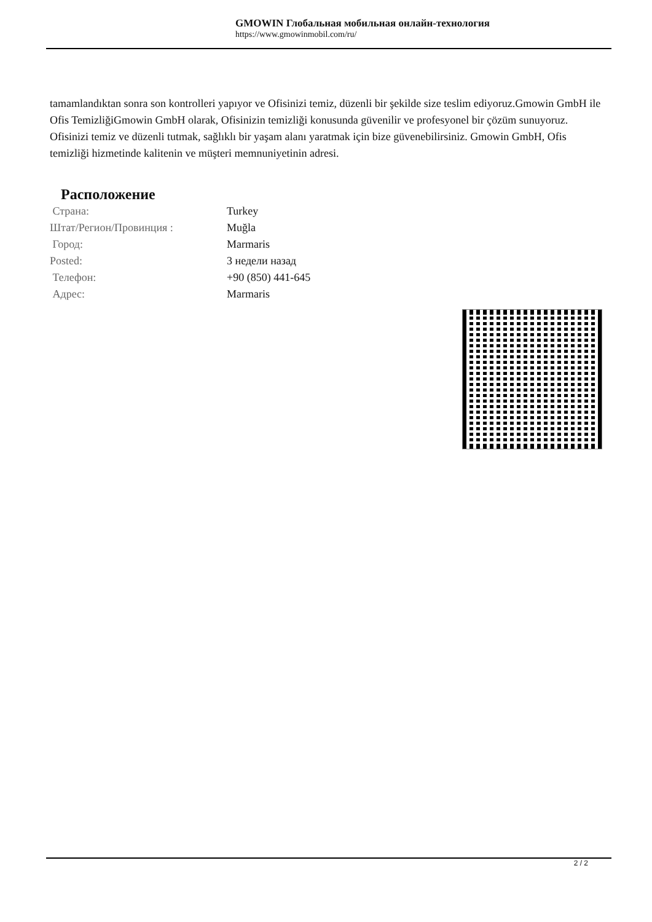GMOWIN Глобальная мобильная онлайн-технология
https://www.gmowinmobil.com/ru/
tamamlandıktan sonra son kontrolleri yapıyor ve Ofisinizi temiz, düzenli bir şekilde size teslim ediyoruz.Gmowin GmbH ile Ofis TemizliğiGmowin GmbH olarak, Ofisinizin temizliği konusunda güvenilir ve profesyonel bir çözüm sunuyoruz. Ofisinizi temiz ve düzenli tutmak, sağlıklı bir yaşam alanı yaratmak için bize güvenebilirsiniz. Gmowin GmbH, Ofis temizliği hizmetinde kalitenin ve müşteri memnuniyetinin adresi.
Расположение
| Страна: | Turkey |
| Штат/Регион/Провинция : | Muğla |
| Город: | Marmaris |
| Posted: | 3 недели назад |
| Телефон: | +90 (850) 441-645 |
| Адрес: | Marmaris |
2 / 2